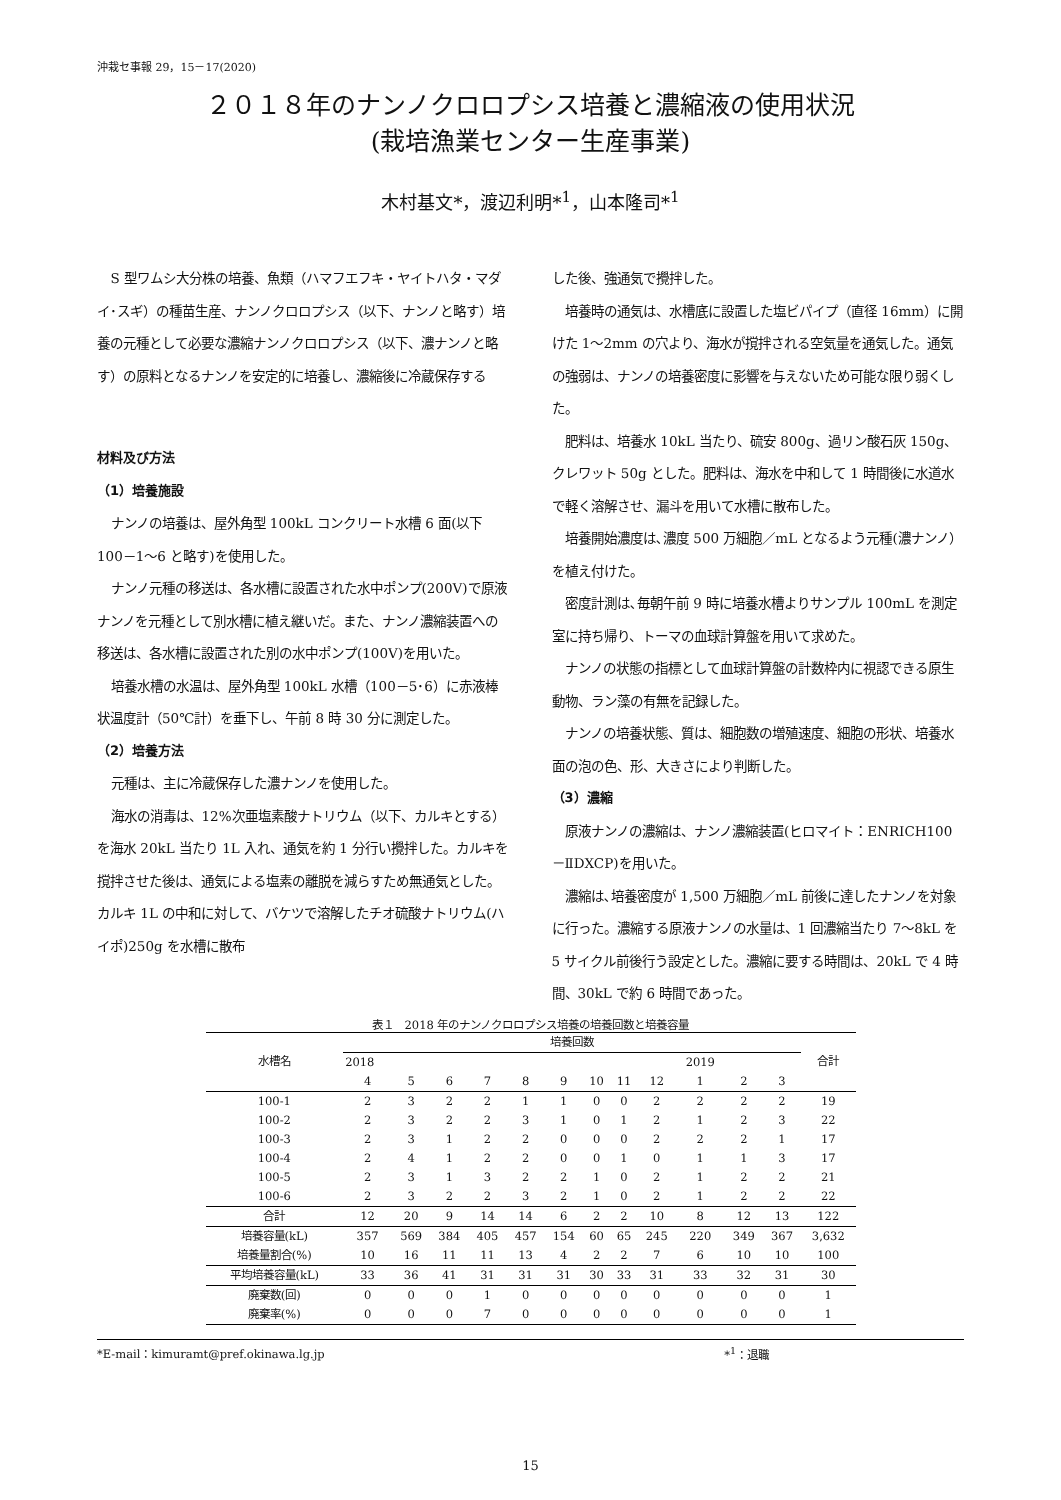沖栽セ事報 29，15－17(2020)
２０１８年のナンノクロロプシス培養と濃縮液の使用状況
(栽培漁業センター生産事業)
木村基文*，渡辺利明*<sup>1</sup>，山本隆司*<sup>1</sup>
S 型ワムシ大分株の培養、魚類（ハマフエフキ・ヤイトハタ・マダイ･スギ）の種苗生産、ナンノクロロプシス（以下、ナンノと略す）培養の元種として必要な濃縮ナンノクロロプシス（以下、濃ナンノと略す）の原料となるナンノを安定的に培養し、濃縮後に冷蔵保存する
材料及び方法
（1）培養施設
ナンノの培養は、屋外角型 100kL コンクリート水槽 6 面(以下 100－1～6 と略す)を使用した。
ナンノ元種の移送は、各水槽に設置された水中ポンプ(200V)で原液ナンノを元種として別水槽に植え継いだ。また、ナンノ濃縮装置への移送は、各水槽に設置された別の水中ポンプ(100V)を用いた。
培養水槽の水温は、屋外角型 100kL 水槽（100－5･6）に赤液棒状温度計（50℃計）を垂下し、午前 8 時 30 分に測定した。
（2）培養方法
元種は、主に冷蔵保存した濃ナンノを使用した。
海水の消毒は、12%次亜塩素酸ナトリウム（以下、カルキとする）を海水 20kL 当たり 1L 入れ、通気を約 1 分行い攪拌した。カルキを撹拌させた後は、通気による塩素の離脱を減らすため無通気とした。カルキ 1L の中和に対して、バケツで溶解したチオ硫酸ナトリウム(ハイポ)250g を水槽に散布
した後、強通気で攪拌した。
培養時の通気は、水槽底に設置した塩ビパイプ（直径 16mm）に開けた 1～2mm の穴より、海水が撹拌される空気量を通気した。通気の強弱は、ナンノの培養密度に影響を与えないため可能な限り弱くした。
肥料は、培養水 10kL 当たり、硫安 800g、過リン酸石灰 150g、クレワット 50g とした。肥料は、海水を中和して 1 時間後に水道水で軽く溶解させ、漏斗を用いて水槽に散布した。
培養開始濃度は､濃度 500 万細胞／mL となるよう元種(濃ナンノ）を植え付けた。
密度計測は､毎朝午前 9 時に培養水槽よりサンプル 100mL を測定室に持ち帰り、トーマの血球計算盤を用いて求めた。
ナンノの状態の指標として血球計算盤の計数枠内に視認できる原生動物、ラン藻の有無を記録した。
ナンノの培養状態、質は、細胞数の増殖速度、細胞の形状、培養水面の泡の色、形、大きさにより判断した。
（3）濃縮
原液ナンノの濃縮は、ナンノ濃縮装置(ヒロマイト：ENRICH100－ⅡDXCP)を用いた。
濃縮は､培養密度が 1,500 万細胞／mL 前後に達したナンノを対象に行った。濃縮する原液ナンノの水量は、1 回濃縮当たり 7～8kL を 5 サイクル前後行う設定とした。濃縮に要する時間は、20kL で 4 時間、30kL で約 6 時間であった。
表１　2018 年のナンノクロロプシス培養の培養回数と培養容量
| 水槽名 | 培養回数 | | | | | | | | | | | | 合計 |
| --- | --- | --- | --- | --- | --- | --- | --- | --- | --- | --- | --- | --- | --- |
| | 2018 | | | | | | | | | 2019 | | | |
| | 4 | 5 | 6 | 7 | 8 | 9 | 10 | 11 | 12 | 1 | 2 | 3 | |
| 100-1 | 2 | 3 | 2 | 2 | 1 | 1 | 0 | 0 | 2 | 2 | 2 | 2 | 19 |
| 100-2 | 2 | 3 | 2 | 2 | 3 | 1 | 0 | 1 | 2 | 1 | 2 | 3 | 22 |
| 100-3 | 2 | 3 | 1 | 2 | 2 | 0 | 0 | 0 | 2 | 2 | 2 | 1 | 17 |
| 100-4 | 2 | 4 | 1 | 2 | 2 | 0 | 0 | 1 | 0 | 1 | 1 | 3 | 17 |
| 100-5 | 2 | 3 | 1 | 3 | 2 | 2 | 1 | 0 | 2 | 1 | 2 | 2 | 21 |
| 100-6 | 2 | 3 | 2 | 2 | 3 | 2 | 1 | 0 | 2 | 1 | 2 | 2 | 22 |
| 合計 | 12 | 20 | 9 | 14 | 14 | 6 | 2 | 2 | 10 | 8 | 12 | 13 | 122 |
| 培養容量(kL) | 357 | 569 | 384 | 405 | 457 | 154 | 60 | 65 | 245 | 220 | 349 | 367 | 3,632 |
| 培養量割合(%) | 10 | 16 | 11 | 11 | 13 | 4 | 2 | 2 | 7 | 6 | 10 | 10 | 100 |
| 平均培養容量(kL) | 33 | 36 | 41 | 31 | 31 | 31 | 30 | 33 | 31 | 33 | 32 | 31 | 30 |
| 廃棄数(回) | 0 | 0 | 0 | 1 | 0 | 0 | 0 | 0 | 0 | 0 | 0 | 0 | 1 |
| 廃棄率(%) | 0 | 0 | 0 | 7 | 0 | 0 | 0 | 0 | 0 | 0 | 0 | 0 | 1 |
*E-mail：kimuramt@pref.okinawa.lg.jp *<sup>1</sup>：退職
15